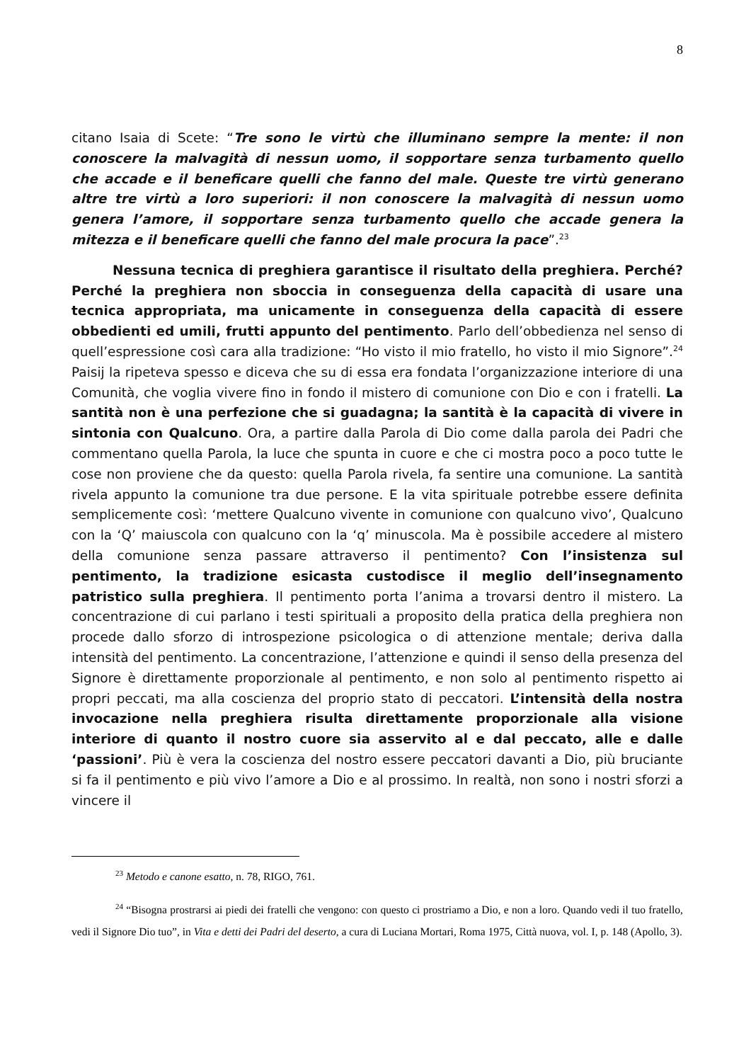8
citano Isaia di Scete: “Tre sono le virtù che illuminano sempre la mente: il non conoscere la malvagità di nessun uomo, il sopportare senza turbamento quello che accade e il beneficare quelli che fanno del male. Queste tre virtù generano altre tre virtù a loro superiori: il non conoscere la malvagità di nessun uomo genera l’amore, il sopportare senza turbamento quello che accade genera la mitezza e il beneficare quelli che fanno del male procura la pace”.<sup>23</sup>
Nessuna tecnica di preghiera garantisce il risultato della preghiera. Perché? Perché la preghiera non sboccia in conseguenza della capacità di usare una tecnica appropriata, ma unicamente in conseguenza della capacità di essere obbedienti ed umili, frutti appunto del pentimento. Parlo dell’obbedienza nel senso di quell’espressione così cara alla tradizione: “Ho visto il mio fratello, ho visto il mio Signore”.<sup>24</sup> Paisij la ripeteva spesso e diceva che su di essa era fondata l’organizzazione interiore di una Comunità, che voglia vivere fino in fondo il mistero di comunione con Dio e con i fratelli. La santità non è una perfezione che si guadagna; la santità è la capacità di vivere in sintonia con Qualcuno. Ora, a partire dalla Parola di Dio come dalla parola dei Padri che commentano quella Parola, la luce che spunta in cuore e che ci mostra poco a poco tutte le cose non proviene che da questo: quella Parola rivela, fa sentire una comunione. La santità rivela appunto la comunione tra due persone. E la vita spirituale potrebbe essere definita semplicemente così: ‘mettere Qualcuno vivente in comunione con qualcuno vivo’, Qualcuno con la ‘Q’ maiuscola con qualcuno con la ‘q’ minuscola. Ma è possibile accedere al mistero della comunione senza passare attraverso il pentimento? Con l’insistenza sul pentimento, la tradizione esicasta custodisce il meglio dell’insegnamento patristico sulla preghiera. Il pentimento porta l’anima a trovarsi dentro il mistero. La concentrazione di cui parlano i testi spirituali a proposito della pratica della preghiera non procede dallo sforzo di introspezione psicologica o di attenzione mentale; deriva dalla intensità del pentimento. La concentrazione, l’attenzione e quindi il senso della presenza del Signore è direttamente proporzionale al pentimento, e non solo al pentimento rispetto ai propri peccati, ma alla coscienza del proprio stato di peccatori. L’intensità della nostra invocazione nella preghiera risulta direttamente proporzionale alla visione interiore di quanto il nostro cuore sia asservito al e dal peccato, alle e dalle ‘passioni’. Più è vera la coscienza del nostro essere peccatori davanti a Dio, più bruciante si fa il pentimento e più vivo l’amore a Dio e al prossimo. In realtà, non sono i nostri sforzi a vincere il
<sup>23</sup> Metodo e canone esatto, n. 78, RIGO, 761.
<sup>24</sup> “Bisogna prostrarsi ai piedi dei fratelli che vengono: con questo ci prostriamo a Dio, e non a loro. Quando vedi il tuo fratello, vedi il Signore Dio tuo”, in Vita e detti dei Padri del deserto, a cura di Luciana Mortari, Roma 1975, Città nuova, vol. I, p. 148 (Apollo, 3).